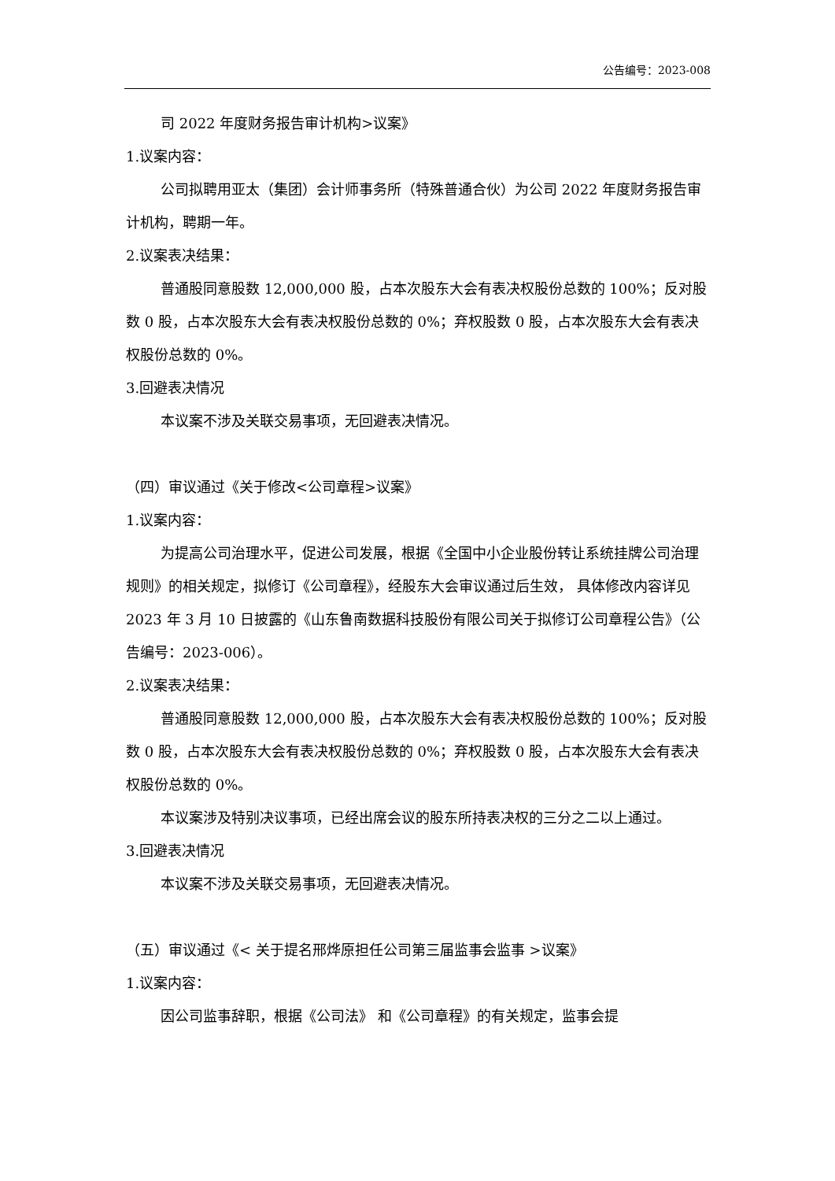公告编号：2023-008
司 2022 年度财务报告审计机构>议案》
1.议案内容：
公司拟聘用亚太（集团）会计师事务所（特殊普通合伙）为公司 2022 年度财务报告审计机构，聘期一年。
2.议案表决结果：
普通股同意股数 12,000,000 股，占本次股东大会有表决权股份总数的 100%；反对股数 0 股，占本次股东大会有表决权股份总数的 0%；弃权股数 0 股，占本次股东大会有表决权股份总数的 0%。
3.回避表决情况
本议案不涉及关联交易事项，无回避表决情况。
（四）审议通过《关于修改<公司章程>议案》
1.议案内容：
为提高公司治理水平，促进公司发展，根据《全国中小企业股份转让系统挂牌公司治理规则》的相关规定，拟修订《公司章程》，经股东大会审议通过后生效， 具体修改内容详见 2023 年 3 月 10 日披露的《山东鲁南数据科技股份有限公司关于拟修订公司章程公告》（公告编号：2023-006）。
2.议案表决结果：
普通股同意股数 12,000,000 股，占本次股东大会有表决权股份总数的 100%；反对股数 0 股，占本次股东大会有表决权股份总数的 0%；弃权股数 0 股，占本次股东大会有表决权股份总数的 0%。
本议案涉及特别决议事项，已经出席会议的股东所持表决权的三分之二以上通过。
3.回避表决情况
本议案不涉及关联交易事项，无回避表决情况。
（五）审议通过《< 关于提名邢烨原担任公司第三届监事会监事 >议案》
1.议案内容：
因公司监事辞职，根据《公司法》 和《公司章程》的有关规定，监事会提